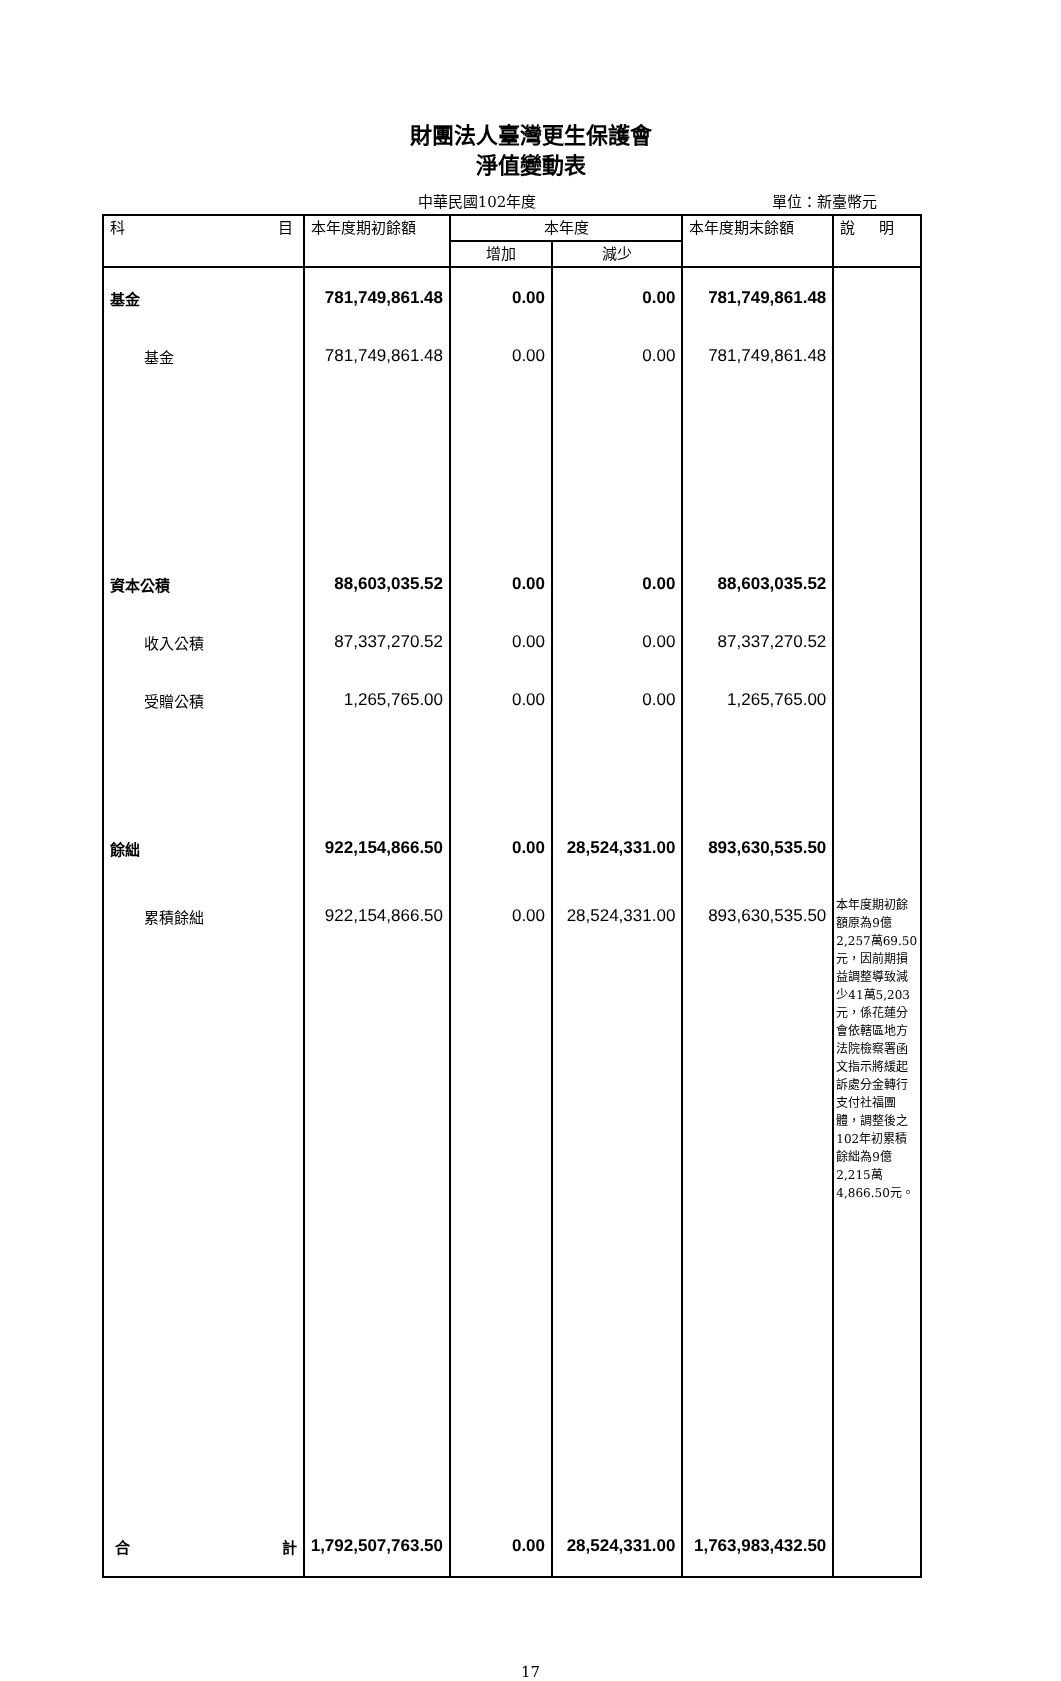財團法人臺灣更生保護會
淨值變動表
中華民國102年度 單位：新臺幣元
| 科 目 | 本年度期初餘額 | 本年度 | | 本年度期末餘額 | 說 明 |
| --- | --- | --- | --- | --- | --- |
| | | 增加 | 減少 | | |
| 基金 | 781,749,861.48 | 0.00 | 0.00 | 781,749,861.48 | |
| 基金 | 781,749,861.48 | 0.00 | 0.00 | 781,749,861.48 | |
| 資本公積 | 88,603,035.52 | 0.00 | 0.00 | 88,603,035.52 | |
| 收入公積 | 87,337,270.52 | 0.00 | 0.00 | 87,337,270.52 | |
| 受贈公積 | 1,265,765.00 | 0.00 | 0.00 | 1,265,765.00 | |
| 餘絀 | 922,154,866.50 | 0.00 | 28,524,331.00 | 893,630,535.50 | |
| 累積餘絀 | 922,154,866.50 | 0.00 | 28,524,331.00 | 893,630,535.50 | 本年度期初餘額原為9億2,257萬69.50元，因前期損益調整導致減少41萬5,203元，係花蓮分會依轄區地方法院檢察署函文指示將緩起訴處分金轉行支付社福團體，調整後之102年初累積餘絀為9億2,215萬4,866.50元。 |
| 合 計 | 1,792,507,763.50 | 0.00 | 28,524,331.00 | 1,763,983,432.50 | |
17